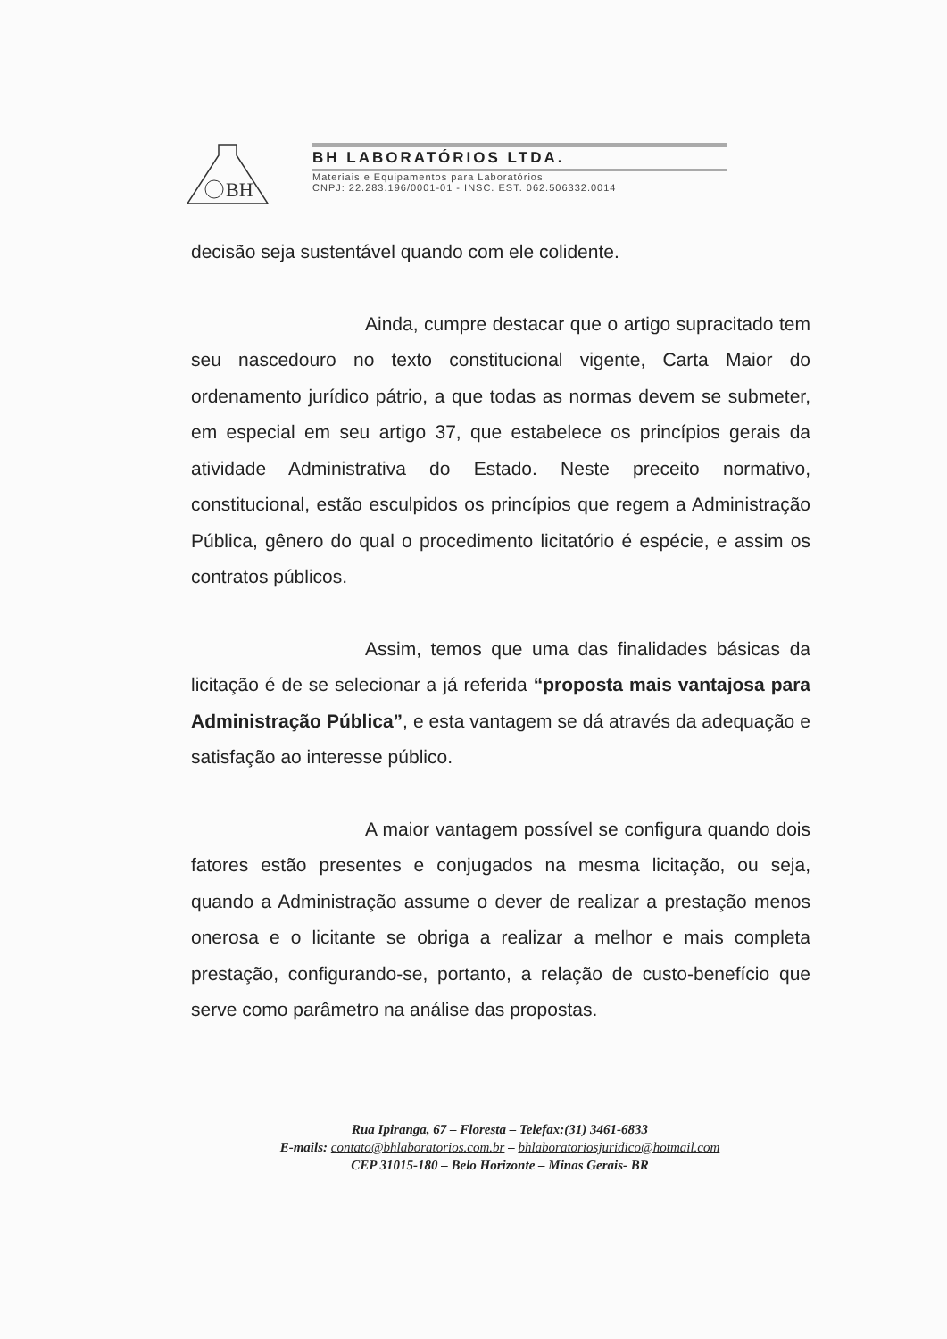BH
BH LABORATÓRIOS LTDA.
Materiais e Equipamentos para Laboratórios
CNPJ: 22.283.196/0001-01 - INSC. EST. 062.506332.0014
decisão seja sustentável quando com ele colidente.
Ainda, cumpre destacar que o artigo supracitado tem seu nascedouro no texto constitucional vigente, Carta Maior do ordenamento jurídico pátrio, a que todas as normas devem se submeter, em especial em seu artigo 37, que estabelece os princípios gerais da atividade Administrativa do Estado. Neste preceito normativo, constitucional, estão esculpidos os princípios que regem a Administração Pública, gênero do qual o procedimento licitatório é espécie, e assim os contratos públicos.
Assim, temos que uma das finalidades básicas da licitação é de se selecionar a já referida “proposta mais vantajosa para Administração Pública”, e esta vantagem se dá através da adequação e satisfação ao interesse público.
A maior vantagem possível se configura quando dois fatores estão presentes e conjugados na mesma licitação, ou seja, quando a Administração assume o dever de realizar a prestação menos onerosa e o licitante se obriga a realizar a melhor e mais completa prestação, configurando-se, portanto, a relação de custo-benefício que serve como parâmetro na análise das propostas.
Rua Ipiranga, 67 – Floresta – Telefax:(31) 3461-6833
E-mails: contato@bhlaboratorios.com.br – bhlaboratoriosjuridico@hotmail.com
CEP 31015-180 – Belo Horizonte – Minas Gerais- BR